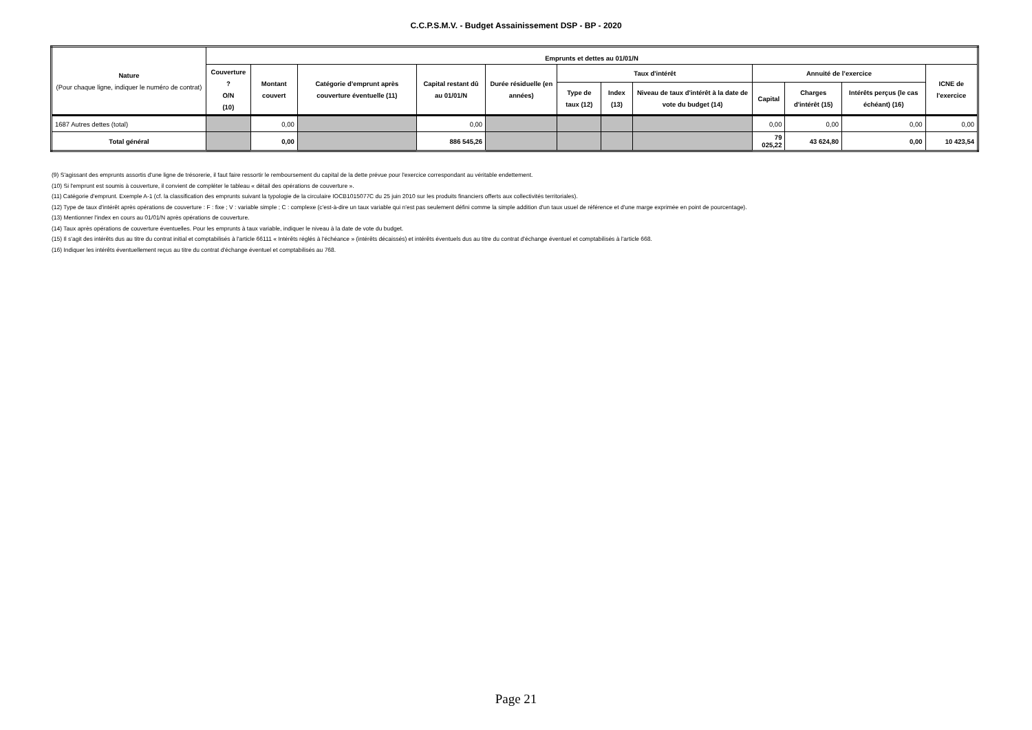C.C.P.S.M.V. - Budget Assainissement DSP - BP - 2020
| Nature (Pour chaque ligne, indiquer le numéro de contrat) | Emprunts et dettes au 01/01/N | | | | | | | | | | | |
| --- | --- | --- | --- | --- | --- | --- | --- | --- | --- | --- | --- | --- |
| | Couverture ? O/N (10) | Montant couvert | Catégorie d’emprunt après couverture éventuelle (11) | Capital restant dû au 01/01/N | Durée résiduelle (en années) | Taux d'intérêt | | | Annuité de l’exercice | | | ICNE de l'exercice |
| | | | | | | Type de taux (12) | Index (13) | Niveau de taux d'intérêt à la date de vote du budget (14) | Capital | Charges d'intérêt (15) | Intérêts perçus (le cas échéant) (16) | |
| 1687 Autres dettes (total) | | 0,00 | | 0,00 | | | | | 0,00 | 0,00 | 0,00 | 0,00 |
| Total général | | 0,00 | | 886 545,26 | | | | | 79 025,22 | 43 624,80 | 0,00 | 10 423,54 |
(9) S'agissant des emprunts assortis d'une ligne de trésorerie, il faut faire ressortir le remboursement du capital de la dette prévue pour l'exercice correspondant au véritable endettement.
(10) Si l'emprunt est soumis à couverture, il convient de compléter le tableau « détail des opérations de couverture ».
(11) Catégorie d'emprunt. Exemple A-1 (cf. la classification des emprunts suivant la typologie de la circulaire IOCB1015077C du 25 juin 2010 sur les produits financiers offerts aux collectivités territoriales).
(12) Type de taux d'intérêt après opérations de couverture : F : fixe ; V : variable simple ; C : complexe (c'est-à-dire un taux variable qui n'est pas seulement défini comme la simple addition d'un taux usuel de référence et d'une marge exprimée en point de pourcentage).
(13) Mentionner l'index en cours au 01/01/N après opérations de couverture.
(14) Taux après opérations de couverture éventuelles. Pour les emprunts à taux variable, indiquer le niveau à la date de vote du budget.
(15) Il s'agit des intérêts dus au titre du contrat initial et comptabilisés à l'article 66111 « Intérêts réglés à l'échéance » (intérêts décaissés) et intérêts éventuels dus au titre du contrat d'échange éventuel et comptabilisés à l'article 668.
(16) Indiquer les intérêts éventuellement reçus au titre du contrat d'échange éventuel et comptabilisés au 768.
Page 21